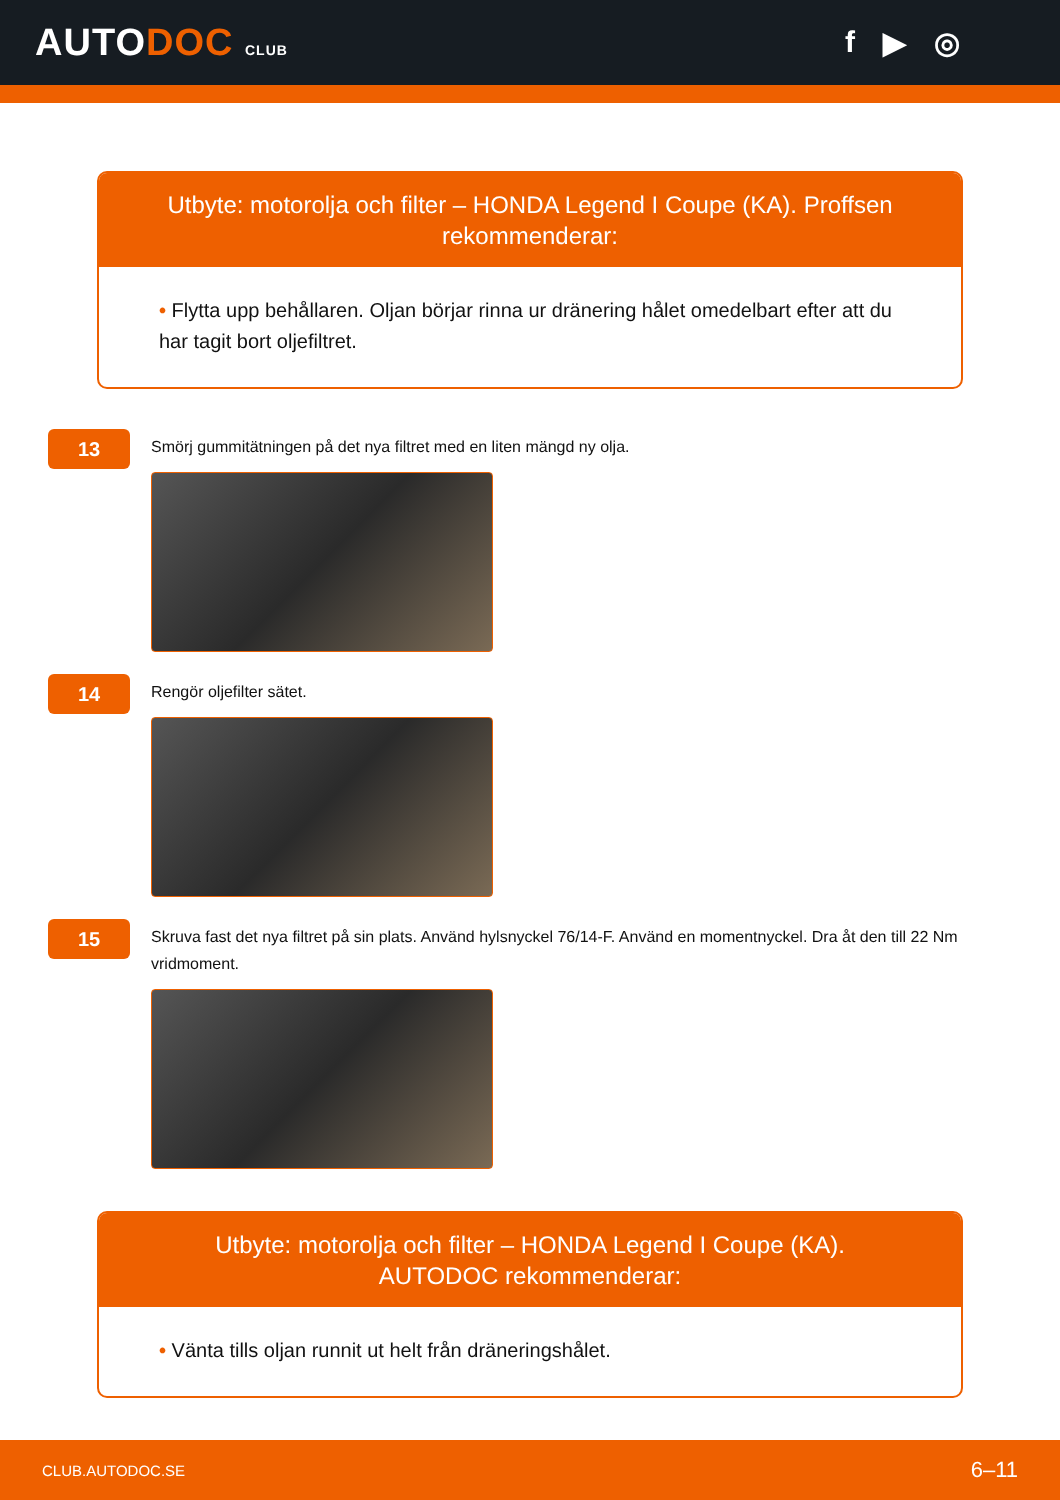AUTODOC CLUB
f ▶ ◎
Utbyte: motorolja och filter – HONDA Legend I Coupe (KA). Proffsen rekommenderar:
• Flytta upp behållaren. Oljan börjar rinna ur dränering hålet omedelbart efter att du har tagit bort oljefiltret.
13
Smörj gummitätningen på det nya filtret med en liten mängd ny olja.
14
Rengör oljefilter sätet.
15
Skruva fast det nya filtret på sin plats. Använd hylsnyckel 76/14-F. Använd en momentnyckel. Dra åt den till 22 Nm vridmoment.
Utbyte: motorolja och filter – HONDA Legend I Coupe (KA). AUTODOC rekommenderar:
• Vänta tills oljan runnit ut helt från dräneringshålet.
CLUB.AUTODOC.SE 6–11